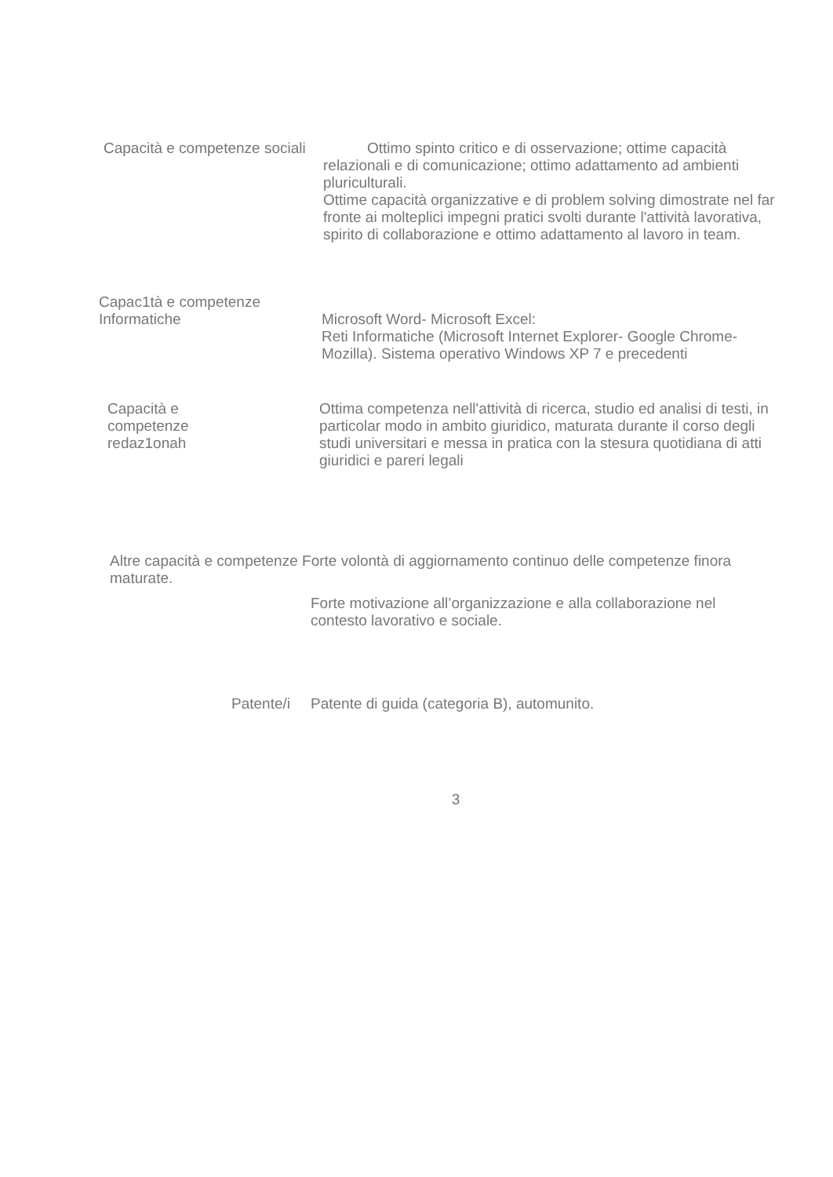Capacità e competenze sociali
Ottimo spinto critico e di osservazione; ottime capacità relazionali e di comunicazione; ottimo adattamento ad ambienti pluriculturali.
Ottime capacità organizzative e di problem solving dimostrate nel far fronte ai molteplici impegni pratici svolti durante l'attività lavorativa, spirito di collaborazione e ottimo adattamento al lavoro in team.
Capac1tà e competenze Informatiche
Microsoft Word- Microsoft Excel:
Reti Informatiche (Microsoft Internet Explorer- Google Chrome-Mozilla). Sistema operativo Windows XP 7 e precedenti
Capacità e
competenze
redaz1onah
Ottima competenza nell'attività di ricerca, studio ed analisi di testi, in particolar modo in ambito giuridico, maturata durante il corso degli studi universitari e messa in pratica con la stesura quotidiana di atti giuridici e pareri legali
Altre capacità e competenze Forte volontà di aggiornamento continuo delle competenze finora maturate.
Forte motivazione all’organizzazione e alla collaborazione nel contesto lavorativo e sociale.
Patente/i Patente di guida (categoria B), automunito.
3